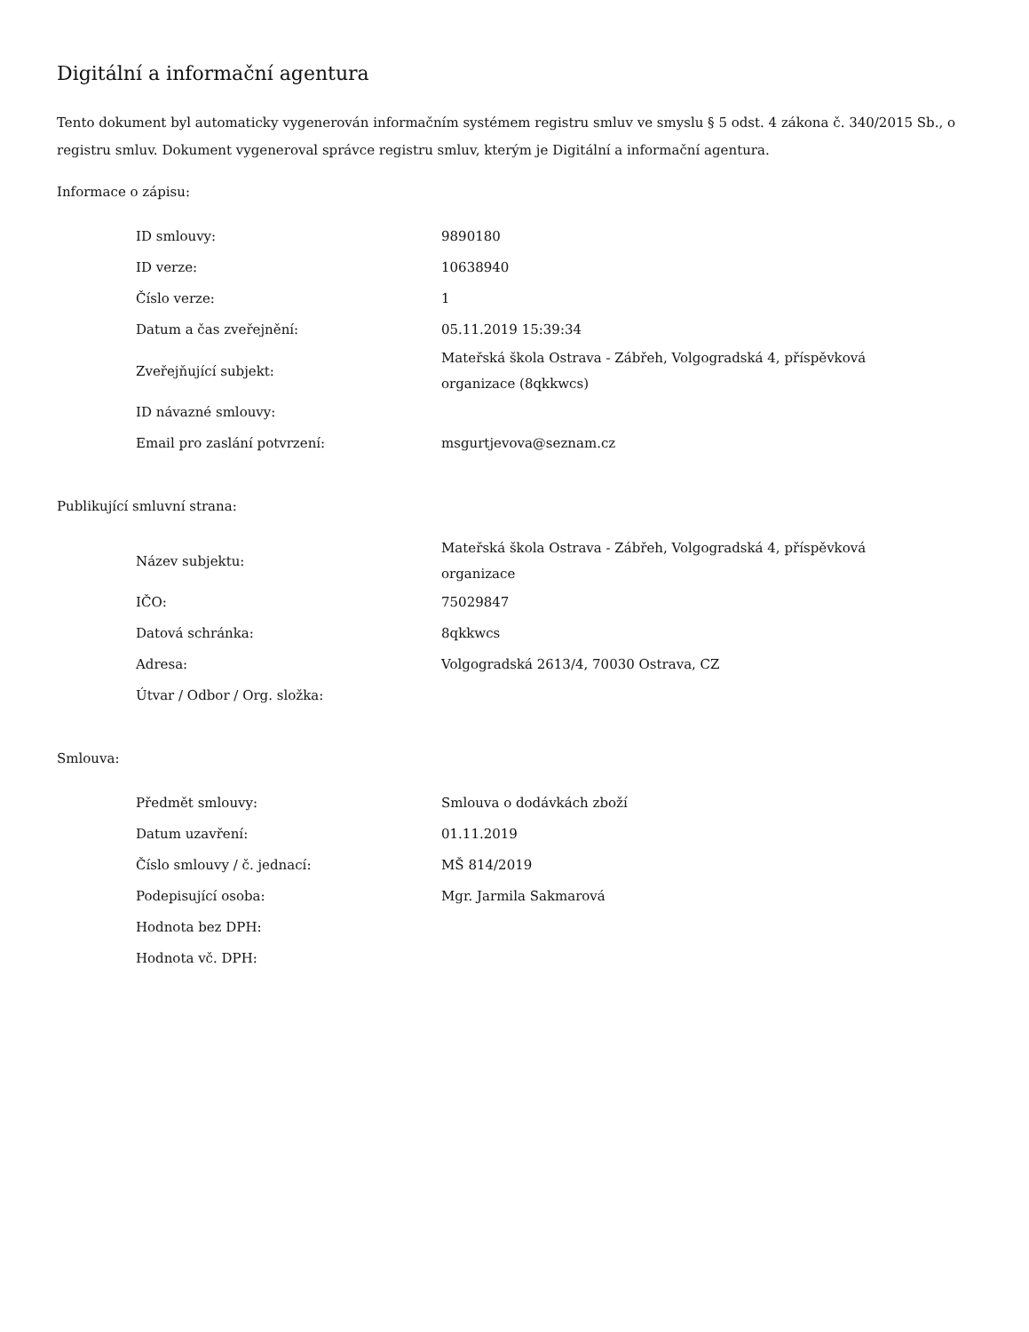Digitální a informační agentura
Tento dokument byl automaticky vygenerován informačním systémem registru smluv ve smyslu § 5 odst. 4 zákona č. 340/2015 Sb., o registru smluv. Dokument vygeneroval správce registru smluv, kterým je Digitální a informační agentura.
Informace o zápisu:
| ID smlouvy: | 9890180 |
| ID verze: | 10638940 |
| Číslo verze: | 1 |
| Datum a čas zveřejnění: | 05.11.2019 15:39:34 |
| Zveřejňující subjekt: | Mateřská škola Ostrava - Zábřeh, Volgogradská 4, příspěvková organizace (8qkkwcs) |
| ID návazné smlouvy: | |
| Email pro zaslání potvrzení: | msgurtjevova@seznam.cz |
Publikující smluvní strana:
| Název subjektu: | Mateřská škola Ostrava - Zábřeh, Volgogradská 4, příspěvková organizace |
| IČO: | 75029847 |
| Datová schránka: | 8qkkwcs |
| Adresa: | Volgogradská 2613/4, 70030 Ostrava, CZ |
| Útvar / Odbor / Org. složka: | |
Smlouva:
| Předmět smlouvy: | Smlouva o dodávkách zboží |
| Datum uzavření: | 01.11.2019 |
| Číslo smlouvy / č. jednací: | MŠ 814/2019 |
| Podepisující osoba: | Mgr. Jarmila Sakmarová |
| Hodnota bez DPH: | |
| Hodnota vč. DPH: | |